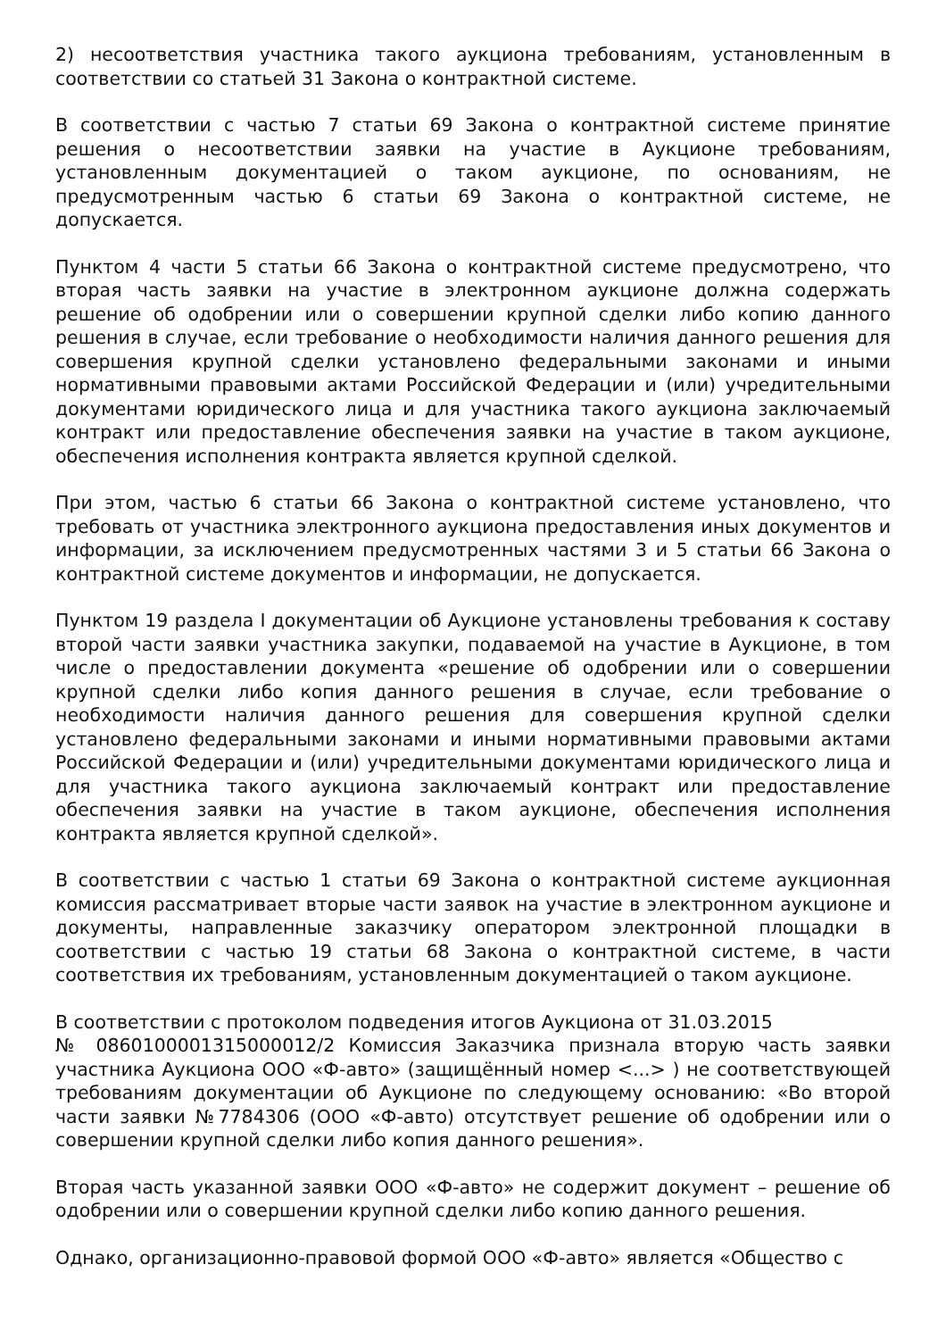2) несоответствия участника такого аукциона требованиям, установленным в соответствии со статьей 31 Закона о контрактной системе.
В соответствии с частью 7 статьи 69 Закона о контрактной системе принятие решения о несоответствии заявки на участие в Аукционе требованиям, установленным документацией о таком аукционе, по основаниям, не предусмотренным частью 6 статьи 69 Закона о контрактной системе, не допускается.
Пунктом 4 части 5 статьи 66 Закона о контрактной системе предусмотрено, что вторая часть заявки на участие в электронном аукционе должна содержать решение об одобрении или о совершении крупной сделки либо копию данного решения в случае, если требование о необходимости наличия данного решения для совершения крупной сделки установлено федеральными законами и иными нормативными правовыми актами Российской Федерации и (или) учредительными документами юридического лица и для участника такого аукциона заключаемый контракт или предоставление обеспечения заявки на участие в таком аукционе, обеспечения исполнения контракта является крупной сделкой.
При этом, частью 6 статьи 66 Закона о контрактной системе установлено, что требовать от участника электронного аукциона предоставления иных документов и информации, за исключением предусмотренных частями 3 и 5 статьи 66 Закона о контрактной системе документов и информации, не допускается.
Пунктом 19 раздела I документации об Аукционе установлены требования к составу второй части заявки участника закупки, подаваемой на участие в Аукционе, в том числе о предоставлении документа «решение об одобрении или о совершении крупной сделки либо копия данного решения в случае, если требование о необходимости наличия данного решения для совершения крупной сделки установлено федеральными законами и иными нормативными правовыми актами Российской Федерации и (или) учредительными документами юридического лица и для участника такого аукциона заключаемый контракт или предоставление обеспечения заявки на участие в таком аукционе, обеспечения исполнения контракта является крупной сделкой».
В соответствии с частью 1 статьи 69 Закона о контрактной системе аукционная комиссия рассматривает вторые части заявок на участие в электронном аукционе и документы, направленные заказчику оператором электронной площадки в соответствии с частью 19 статьи 68 Закона о контрактной системе, в части соответствия их требованиям, установленным документацией о таком аукционе.
В соответствии с протоколом подведения итогов Аукциона от 31.03.2015
№ 0860100001315000012/2 Комиссия Заказчика признала вторую часть заявки участника Аукциона ООО «Ф-авто» (защищённый номер <...> ) не соответствующей требованиям документации об Аукционе по следующему основанию: «Во второй части заявки №7784306 (ООО «Ф-авто) отсутствует решение об одобрении или о совершении крупной сделки либо копия данного решения».
Вторая часть указанной заявки ООО «Ф-авто» не содержит документ – решение об одобрении или о совершении крупной сделки либо копию данного решения.
Однако, организационно-правовой формой ООО «Ф-авто» является «Общество с